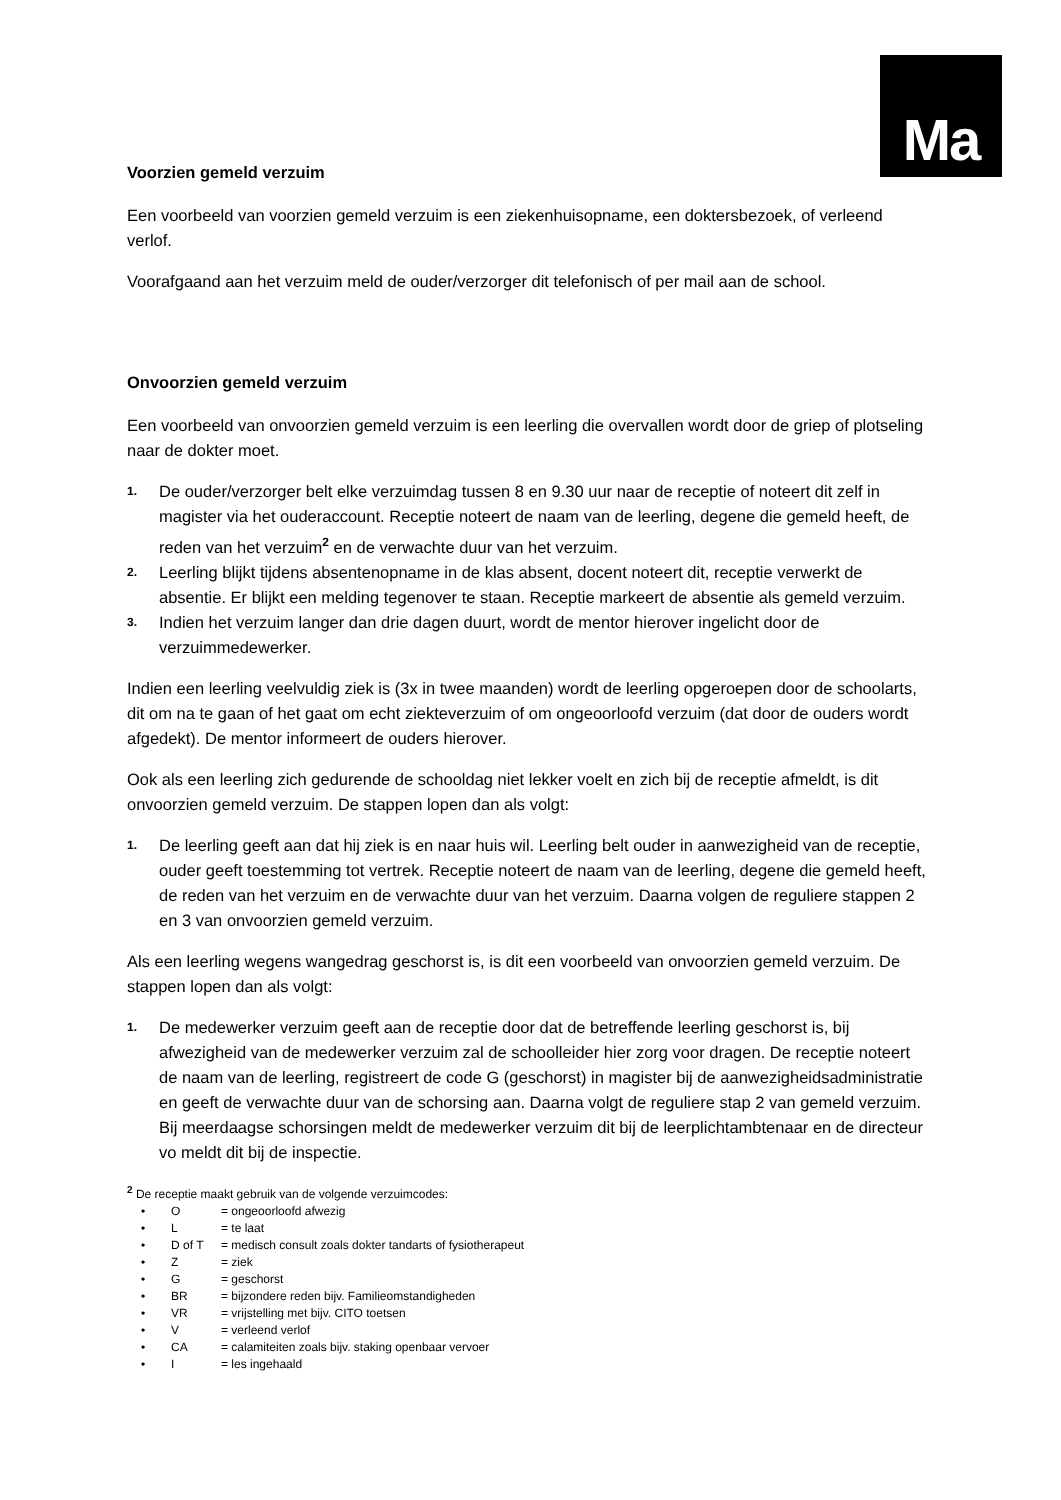Ma
Voorzien gemeld verzuim
Een voorbeeld van voorzien gemeld verzuim is een ziekenhuisopname, een doktersbezoek, of verleend verlof.
Voorafgaand aan het verzuim meld de ouder/verzorger dit telefonisch of per mail aan de school.
Onvoorzien gemeld verzuim
Een voorbeeld van onvoorzien gemeld verzuim is een leerling die overvallen wordt door de griep of plotseling naar de dokter moet.
1. De ouder/verzorger belt elke verzuimdag tussen 8 en 9.30 uur naar de receptie of noteert dit zelf in magister via het ouderaccount. Receptie noteert de naam van de leerling, degene die gemeld heeft, de reden van het verzuim<sup>2</sup> en de verwachte duur van het verzuim.
2. Leerling blijkt tijdens absentenopname in de klas absent, docent noteert dit, receptie verwerkt de absentie. Er blijkt een melding tegenover te staan. Receptie markeert de absentie als gemeld verzuim.
3. Indien het verzuim langer dan drie dagen duurt, wordt de mentor hierover ingelicht door de verzuimmedewerker.
Indien een leerling veelvuldig ziek is (3x in twee maanden) wordt de leerling opgeroepen door de schoolarts, dit om na te gaan of het gaat om echt ziekteverzuim of om ongeoorloofd verzuim (dat door de ouders wordt afgedekt). De mentor informeert de ouders hierover.
Ook als een leerling zich gedurende de schooldag niet lekker voelt en zich bij de receptie afmeldt, is dit onvoorzien gemeld verzuim. De stappen lopen dan als volgt:
1. De leerling geeft aan dat hij ziek is en naar huis wil. Leerling belt ouder in aanwezigheid van de receptie, ouder geeft toestemming tot vertrek. Receptie noteert de naam van de leerling, degene die gemeld heeft, de reden van het verzuim en de verwachte duur van het verzuim. Daarna volgen de reguliere stappen 2 en 3 van onvoorzien gemeld verzuim.
Als een leerling wegens wangedrag geschorst is, is dit een voorbeeld van onvoorzien gemeld verzuim. De stappen lopen dan als volgt:
1. De medewerker verzuim geeft aan de receptie door dat de betreffende leerling geschorst is, bij afwezigheid van de medewerker verzuim zal de schoolleider hier zorg voor dragen. De receptie noteert de naam van de leerling, registreert de code G (geschorst) in magister bij de aanwezigheidsadministratie en geeft de verwachte duur van de schorsing aan. Daarna volgt de reguliere stap 2 van gemeld verzuim.
Bij meerdaagse schorsingen meldt de medewerker verzuim dit bij de leerplichtambtenaar en de directeur vo meldt dit bij de inspectie.
<sup>2</sup> De receptie maakt gebruik van de volgende verzuimcodes:
• O = ongeoorloofd afwezig
• L = te laat
• D of T = medisch consult zoals dokter tandarts of fysiotherapeut
• Z = ziek
• G = geschorst
• BR = bijzondere reden bijv. Familieomstandigheden
• VR = vrijstelling met bijv. CITO toetsen
• V = verleend verlof
• CA = calamiteiten zoals bijv. staking openbaar vervoer
• I = les ingehaald